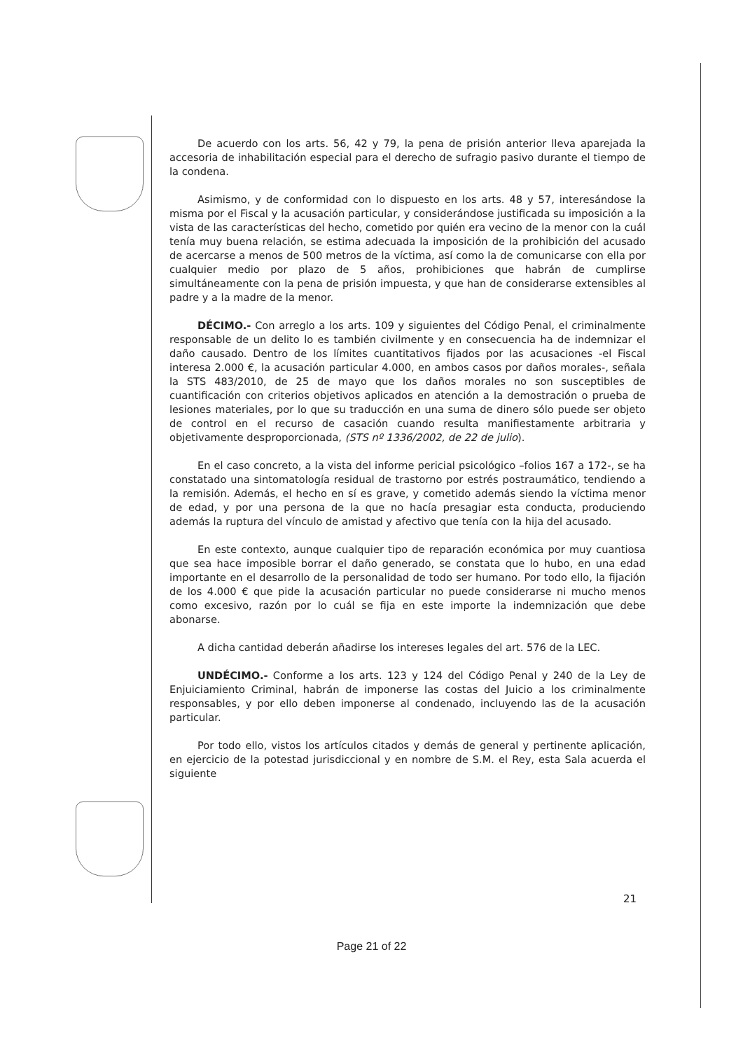De acuerdo con los arts. 56, 42 y 79, la pena de prisión anterior lleva aparejada la accesoria de inhabilitación especial para el derecho de sufragio pasivo durante el tiempo de la condena.
Asimismo, y de conformidad con lo dispuesto en los arts. 48 y 57, interesándose la misma por el Fiscal y la acusación particular, y considerándose justificada su imposición a la vista de las características del hecho, cometido por quién era vecino de la menor con la cuál tenía muy buena relación, se estima adecuada la imposición de la prohibición del acusado de acercarse a menos de 500 metros de la víctima, así como la de comunicarse con ella por cualquier medio por plazo de 5 años, prohibiciones que habrán de cumplirse simultáneamente con la pena de prisión impuesta, y que han de considerarse extensibles al padre y a la madre de la menor.
DÉCIMO.- Con arreglo a los arts. 109 y siguientes del Código Penal, el criminalmente responsable de un delito lo es también civilmente y en consecuencia ha de indemnizar el daño causado. Dentro de los límites cuantitativos fijados por las acusaciones -el Fiscal interesa 2.000 €, la acusación particular 4.000, en ambos casos por daños morales-, señala la STS 483/2010, de 25 de mayo que los daños morales no son susceptibles de cuantificación con criterios objetivos aplicados en atención a la demostración o prueba de lesiones materiales, por lo que su traducción en una suma de dinero sólo puede ser objeto de control en el recurso de casación cuando resulta manifiestamente arbitraria y objetivamente desproporcionada, (STS nº 1336/2002, de 22 de julio).
En el caso concreto, a la vista del informe pericial psicológico –folios 167 a 172-, se ha constatado una sintomatología residual de trastorno por estrés postraumático, tendiendo a la remisión. Además, el hecho en sí es grave, y cometido además siendo la víctima menor de edad, y por una persona de la que no hacía presagiar esta conducta, produciendo además la ruptura del vínculo de amistad y afectivo que tenía con la hija del acusado.
En este contexto, aunque cualquier tipo de reparación económica por muy cuantiosa que sea hace imposible borrar el daño generado, se constata que lo hubo, en una edad importante en el desarrollo de la personalidad de todo ser humano. Por todo ello, la fijación de los 4.000 € que pide la acusación particular no puede considerarse ni mucho menos como excesivo, razón por lo cuál se fija en este importe la indemnización que debe abonarse.
A dicha cantidad deberán añadirse los intereses legales del art. 576 de la LEC.
UNDÉCIMO.- Conforme a los arts. 123 y 124 del Código Penal y 240 de la Ley de Enjuiciamiento Criminal, habrán de imponerse las costas del Juicio a los criminalmente responsables, y por ello deben imponerse al condenado, incluyendo las de la acusación particular.
Por todo ello, vistos los artículos citados y demás de general y pertinente aplicación, en ejercicio de la potestad jurisdiccional y en nombre de S.M. el Rey, esta Sala acuerda el siguiente
21
Page 21 of 22